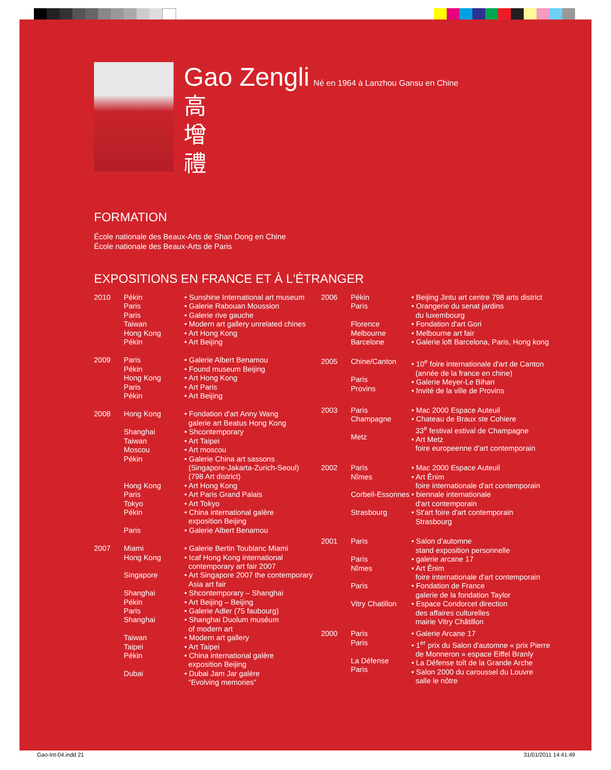Gao Zengli
Né en 1964 à Lanzhou Gansu en Chine
高
增
禮
FORMATION
École nationale des Beaux-Arts de Shan Dong en Chine
École nationale des Beaux-Arts de Paris
EXPOSITIONS EN FRANCE ET À L'ÉTRANGER
| 2010 | Pékin Paris Paris Taiwan Hong Kong Pékin | • Sunshine International art museum • Galerie Rabouan Moussion • Galerie rive gauche • Modern art gallery unrelated chines • Art Hong Kong • Art Beijing |
| 2009 | Paris Pékin Hong Kong Paris Pékin | • Galerie Albert Benamou • Found museum Beijing • Art Hong Kong • Art Paris • Art Beijing |
| 2008 | Hong Kong Shanghai Taiwan Moscou Pékin Hong Kong Paris Tokyo Pékin Paris | • Fondation d'art Anny Wang galerie art Beatus Hong Kong • Shcontemporary • Art Taipei • Art moscou • Galerie China art sassons (Singapore-Jakarta-Zurich-Seoul) (798 Art district) • Art Hong Kong • Art Paris Grand Palais • Art Tokyo • China international galère exposition Beijing • Galerie Albert Benamou |
| 2007 | Miami Hong Kong Singapore Shanghai Pékin Paris Shanghai Taiwan Taipei Pékin Dubai | • Galerie Bertin Toublanc Miami • Icaf Hong Kong international contemporary art fair 2007 • Art Singapore 2007 the contemporary Asia art fair • Shcontemporary – Shanghai • Art Beijing – Beijing • Galerie Adler (75 faubourg) • Shanghai Duolum muséum of modern art • Modern art gallery • Art Taipei • China international galère exposition Beijing • Dubai Jam Jar galère “Evolving memories” |
| 2006 | Pékin Paris Florence Melbourne Barcelone | • Beijing Jintu art centre 798 arts district • Orangerie du senat jardins du luxembourg • Fondation d'art Gori • Melbourne art fair • Galerie loft Barcelona, Paris, Hong kong |
| 2005 | Chine/Canton Paris Provins | • 10<sup>e</sup> foire internationale d'art de Canton (année de la france en chine) • Galerie Meyer-Le Bihan • Invité de la ville de Provins |
| 2003 | Paris Champagne Metz | • Mac 2000 Espace Auteuil • Chateau de Braux ste Cohiere 33<sup>e</sup> festival estival de Champagne • Art Metz foire europeenne d'art contemporain |
| 2002 | Paris Nîmes Corbeil-Essonnes Strasbourg | • Mac 2000 Espace Auteuil • Art Ênim foire internationale d'art contemporain • biennale internationale d'art contemporain • St'art foire d'art contemporain Strasbourg |
| 2001 | Paris Paris Nîmes Paris Vitry Chatillon | • Salon d'automne stand exposition personnelle • galerie arcane 17 • Art Ênim foire internationale d'art contemporain • Fondation de France galerie de la fondation Taylor • Espace Condorcet direction des affaires culturelles mairie Vitry Châtillon |
| 2000 | Paris Paris La Défense Paris | • Galerie Arcane 17 • 1<sup>er</sup> prix du Salon d'automne « prix Pierre de Monneron » espace Eiffel Branly • La Défense toît de la Grande Arche • Salon 2000 du caroussel du Louvre salle le nôtre |
Gao-Int-04.indd 21 31/01/2011 14:41:49